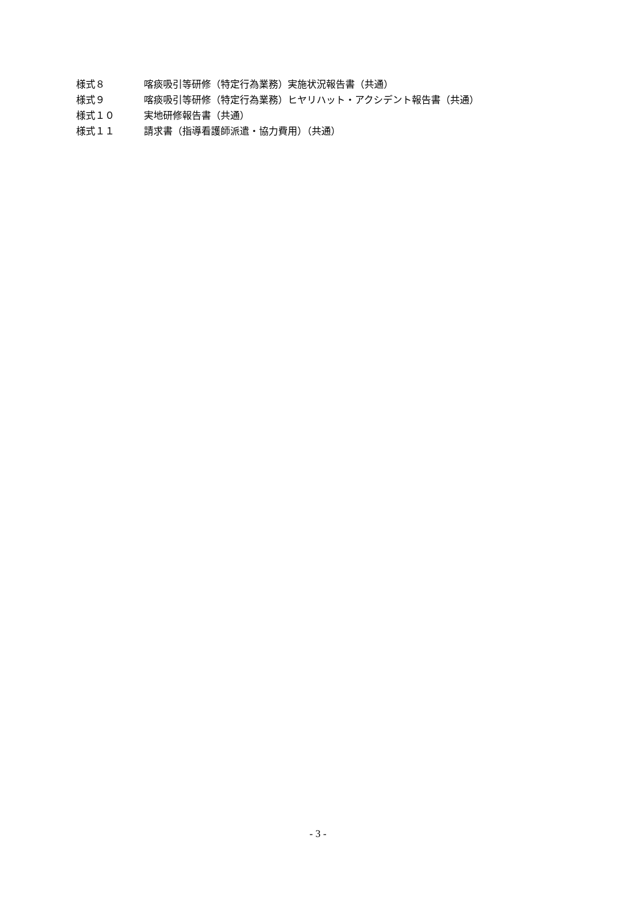様式８ 喀痰吸引等研修（特定行為業務）実施状況報告書（共通）
様式９ 喀痰吸引等研修（特定行為業務）ヒヤリハット・アクシデント報告書（共通）
様式１０ 実地研修報告書（共通）
様式１１ 請求書（指導看護師派遣・協力費用）（共通）
- 3 -